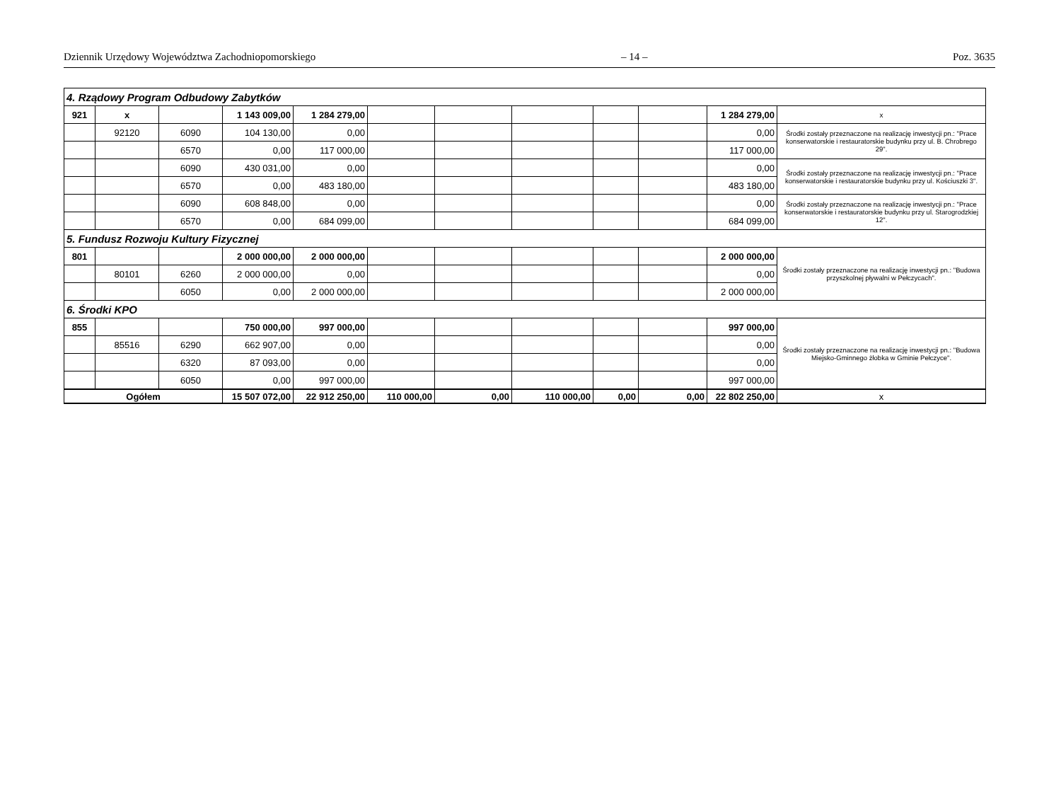Dziennik Urzędowy Województwa Zachodniopomorskiego – 14 – Poz. 3635
| 4. Rządowy Program Odbudowy Zabytków | | | | | | | | | | | |
| 921 | x | | 1 143 009,00 | 1 284 279,00 | | | | | | 1 284 279,00 | x |
| | 92120 | 6090 | 104 130,00 | 0,00 | | | | | | 0,00 | Środki zostały przeznaczone na realizację inwestycji pn.: "Prace konserwatorskie i restauratorskie budynku przy ul. B. Chrobrego 29". |
| | | 6570 | 0,00 | 117 000,00 | | | | | | 117 000,00 | |
| | | 6090 | 430 031,00 | 0,00 | | | | | | 0,00 | Środki zostały przeznaczone na realizację inwestycji pn.: "Prace konserwatorskie i restauratorskie budynku przy ul. Kościuszki 3". |
| | | 6570 | 0,00 | 483 180,00 | | | | | | 483 180,00 | |
| | | 6090 | 608 848,00 | 0,00 | | | | | | 0,00 | Środki zostały przeznaczone na realizację inwestycji pn.: "Prace konserwatorskie i restauratorskie budynku przy ul. Starogrodzkiej 12". |
| | | 6570 | 0,00 | 684 099,00 | | | | | | 684 099,00 | |
| 5. Fundusz Rozwoju Kultury Fizycznej | | | | | | | | | | | |
| 801 | | | 2 000 000,00 | 2 000 000,00 | | | | | | 2 000 000,00 | Środki zostały przeznaczone na realizację inwestycji pn.: "Budowa przyszkolnej pływalni w Pełczycach". |
| | 80101 | 6260 | 2 000 000,00 | 0,00 | | | | | | 0,00 | |
| | | 6050 | 0,00 | 2 000 000,00 | | | | | | 2 000 000,00 | |
| 6. Środki KPO | | | | | | | | | | | |
| 855 | | | 750 000,00 | 997 000,00 | | | | | | 997 000,00 | Środki zostały przeznaczone na realizację inwestycji pn.: "Budowa Miejsko-Gminnego żłobka w Gminie Pełczyce". |
| | 85516 | 6290 | 662 907,00 | 0,00 | | | | | | 0,00 | |
| | | 6320 | 87 093,00 | 0,00 | | | | | | 0,00 | |
| | | 6050 | 0,00 | 997 000,00 | | | | | | 997 000,00 | |
| Ogółem | | | 15 507 072,00 | 22 912 250,00 | 110 000,00 | 0,00 | 110 000,00 | 0,00 | 0,00 | 22 802 250,00 | x |